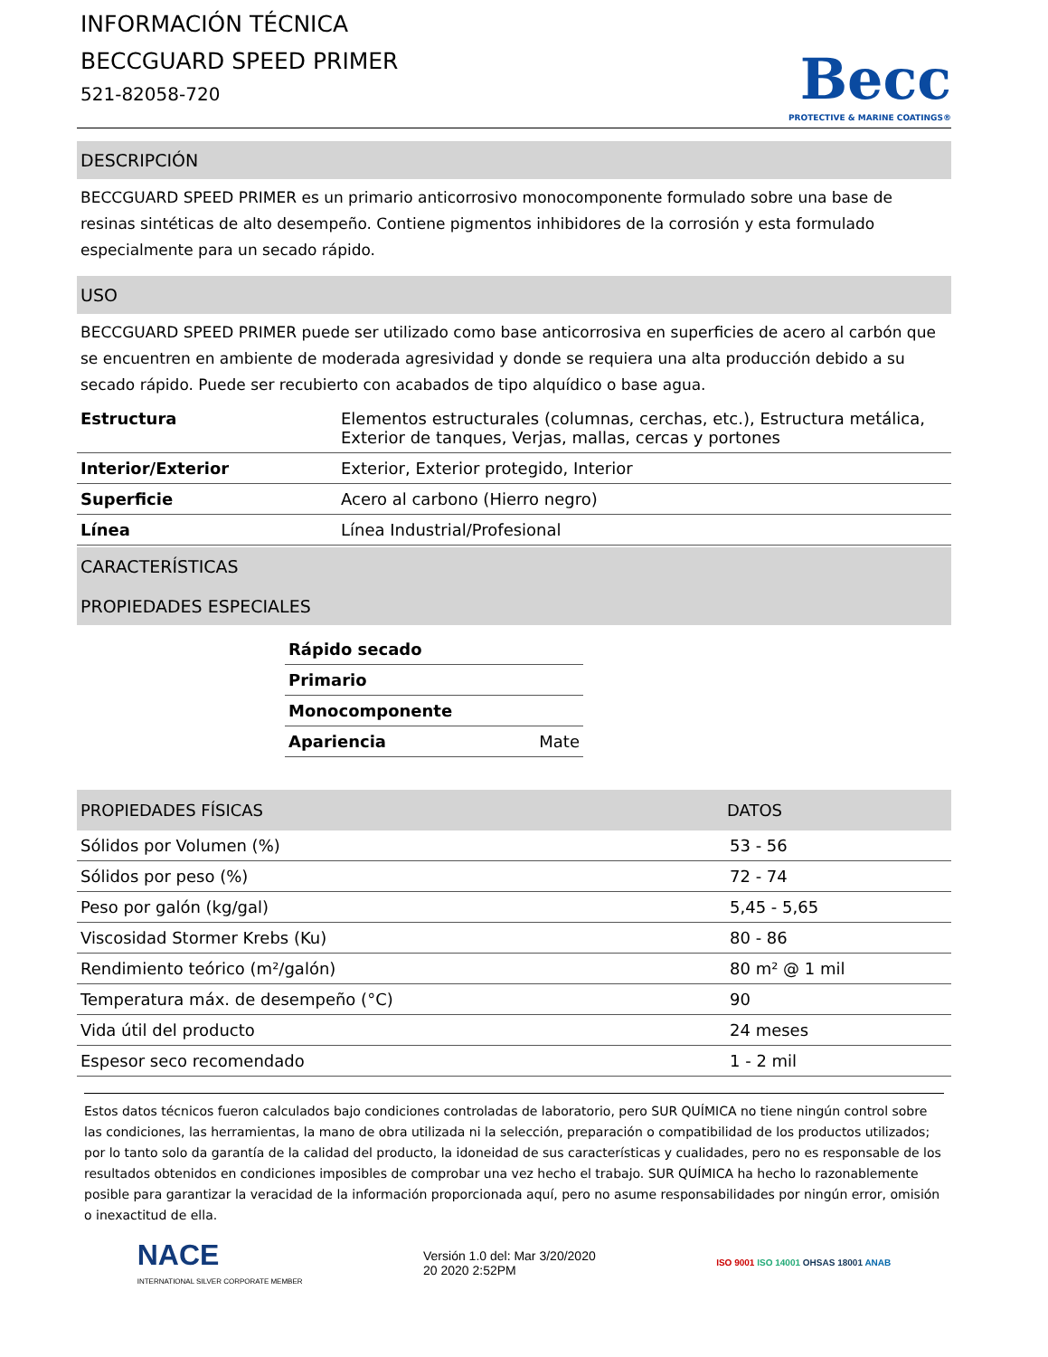INFORMACIÓN TÉCNICA
BECCGUARD SPEED PRIMER
521-82058-720
Becc
PROTECTIVE & MARINE COATINGS®
DESCRIPCIÓN
BECCGUARD SPEED PRIMER es un primario anticorrosivo monocomponente formulado sobre una base de resinas sintéticas de alto desempeño. Contiene pigmentos inhibidores de la corrosión y esta formulado especialmente para un secado rápido.
USO
BECCGUARD SPEED PRIMER puede ser utilizado como base anticorrosiva en superficies de acero al carbón que se encuentren en ambiente de moderada agresividad y donde se requiera una alta producción debido a su secado rápido. Puede ser recubierto con acabados de tipo alquídico o base agua.
| Estructura | Elementos estructurales (columnas, cerchas, etc.), Estructura metálica, Exterior de tanques, Verjas, mallas, cercas y portones |
| Interior/Exterior | Exterior, Exterior protegido, Interior |
| Superficie | Acero al carbono (Hierro negro) |
| Línea | Línea Industrial/Profesional |
CARACTERÍSTICAS
PROPIEDADES ESPECIALES
| Rápido secado | |
| Primario | |
| Monocomponente | |
| Apariencia | Mate |
| PROPIEDADES FÍSICAS | DATOS |
| --- | --- |
| Sólidos por Volumen (%) | 53 - 56 |
| Sólidos por peso (%) | 72 - 74 |
| Peso por galón (kg/gal) | 5,45 - 5,65 |
| Viscosidad Stormer Krebs (Ku) | 80 - 86 |
| Rendimiento teórico (m²/galón) | 80 m² @ 1 mil |
| Temperatura máx. de desempeño (°C) | 90 |
| Vida útil del producto | 24 meses |
| Espesor seco recomendado | 1 - 2 mil |
Estos datos técnicos fueron calculados bajo condiciones controladas de laboratorio, pero SUR QUÍMICA no tiene ningún control sobre las condiciones, las herramientas, la mano de obra utilizada ni la selección, preparación o compatibilidad de los productos utilizados; por lo tanto solo da garantía de la calidad del producto, la idoneidad de sus características y cualidades, pero no es responsable de los resultados obtenidos en condiciones imposibles de comprobar una vez hecho el trabajo. SUR QUÍMICA ha hecho lo razonablemente posible para garantizar la veracidad de la información proporcionada aquí, pero no asume responsabilidades por ningún error, omisión o inexactitud de ella.
NACE
INTERNATIONAL SILVER CORPORATE MEMBER
Versión 1.0 del: Mar 3/20/2020
20 2020 2:52PM
ISO 9001 ISO 14001 OHSAS 18001 ANAB